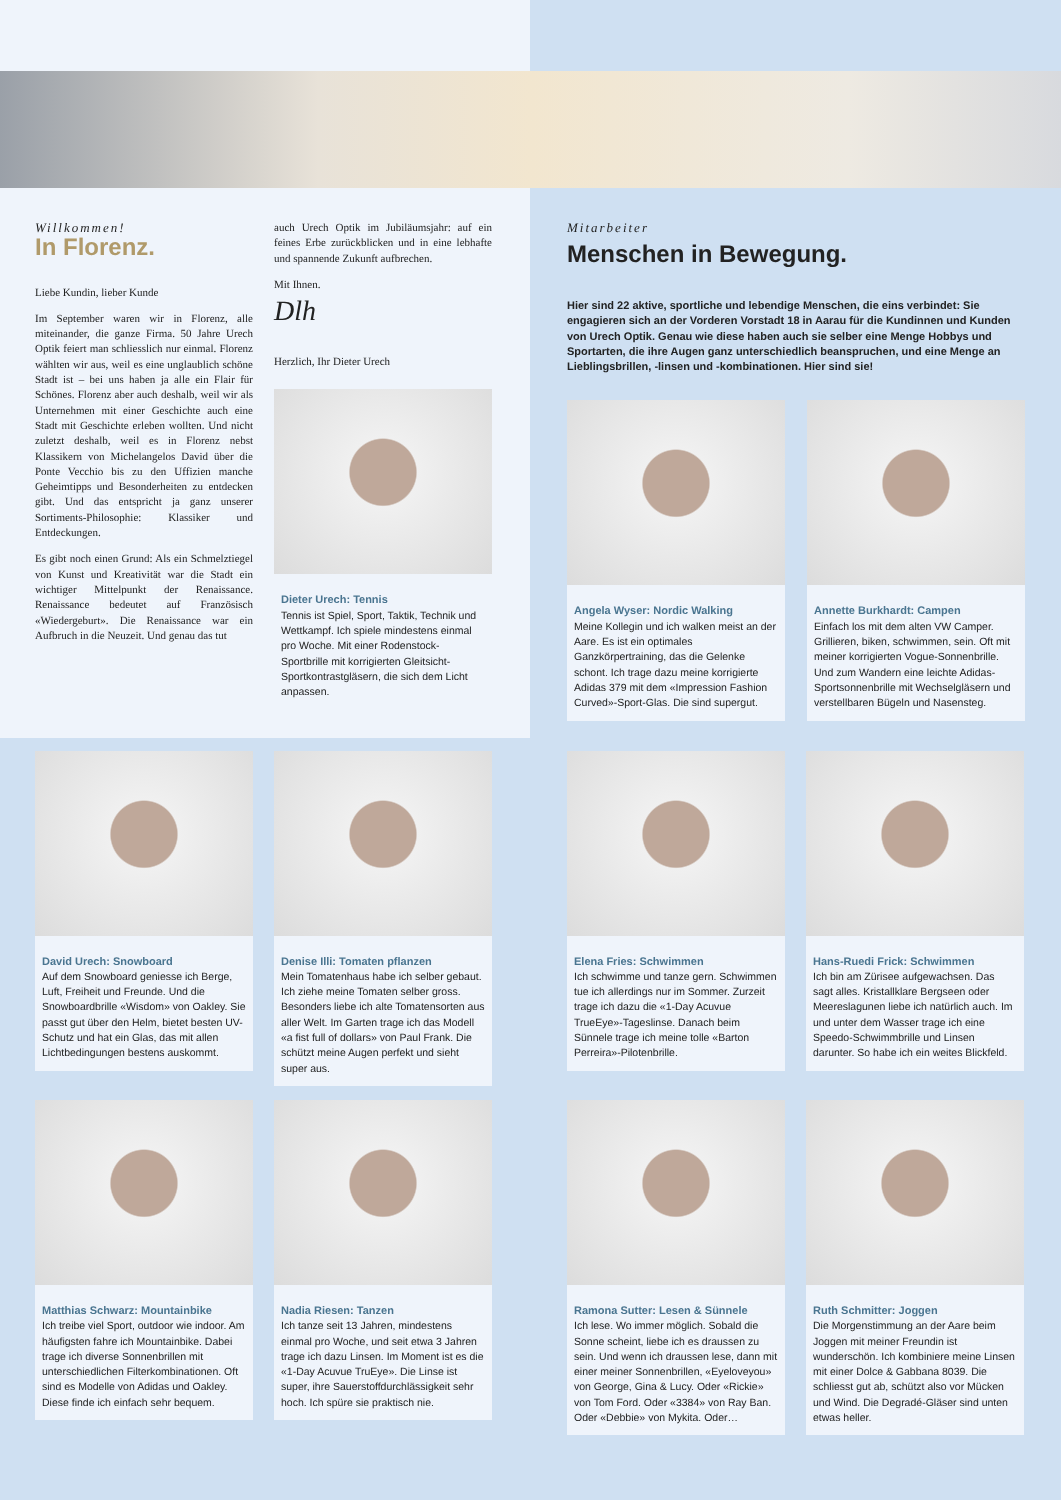Willkommen!
In Florenz.
Liebe Kundin, lieber Kunde
Im September waren wir in Florenz, alle miteinander, die ganze Firma. 50 Jahre Urech Optik feiert man schliesslich nur einmal. Florenz wählten wir aus, weil es eine unglaublich schöne Stadt ist – bei uns haben ja alle ein Flair für Schönes. Florenz aber auch deshalb, weil wir als Unternehmen mit einer Geschichte auch eine Stadt mit Geschichte erleben wollten. Und nicht zuletzt deshalb, weil es in Florenz nebst Klassikern von Michelangelos David über die Ponte Vecchio bis zu den Uffizien manche Geheimtipps und Besonderheiten zu entdecken gibt. Und das entspricht ja ganz unserer Sortiments-Philosophie: Klassiker und Entdeckungen.
Es gibt noch einen Grund: Als ein Schmelztiegel von Kunst und Kreativität war die Stadt ein wichtiger Mittelpunkt der Renaissance. Renaissance bedeutet auf Französisch «Wiedergeburt». Die Renaissance war ein Aufbruch in die Neuzeit. Und genau das tut
auch Urech Optik im Jubiläumsjahr: auf ein feines Erbe zurückblicken und in eine lebhafte und spannende Zukunft aufbrechen.
Mit Ihnen.
Dlh
Herzlich, Ihr Dieter Urech
Dieter Urech: Tennis
Tennis ist Spiel, Sport, Taktik, Technik und Wettkampf. Ich spiele mindestens einmal pro Woche. Mit einer Rodenstock-Sportbrille mit korrigierten Gleitsicht-Sportkontrastgläsern, die sich dem Licht anpassen.
Mitarbeiter
Menschen in Bewegung.
Hier sind 22 aktive, sportliche und lebendige Menschen, die eins verbindet: Sie engagieren sich an der Vorderen Vorstadt 18 in Aarau für die Kundinnen und Kunden von Urech Optik. Genau wie diese haben auch sie selber eine Menge Hobbys und Sportarten, die ihre Augen ganz unterschiedlich beanspruchen, und eine Menge an Lieblingsbrillen, -linsen und -kombinationen. Hier sind sie!
Angela Wyser: Nordic Walking
Meine Kollegin und ich walken meist an der Aare. Es ist ein optimales Ganzkörpertraining, das die Gelenke schont. Ich trage dazu meine korrigierte Adidas 379 mit dem «Impression Fashion Curved»-Sport-Glas. Die sind supergut.
Annette Burkhardt: Campen
Einfach los mit dem alten VW Camper. Grillieren, biken, schwimmen, sein. Oft mit meiner korrigierten Vogue-Sonnenbrille. Und zum Wandern eine leichte Adidas-Sportsonnenbrille mit Wechselgläsern und verstellbaren Bügeln und Nasensteg.
David Urech: Snowboard
Auf dem Snowboard geniesse ich Berge, Luft, Freiheit und Freunde. Und die Snowboardbrille «Wisdom» von Oakley. Sie passt gut über den Helm, bietet besten UV-Schutz und hat ein Glas, das mit allen Lichtbedingungen bestens auskommt.
Denise Illi: Tomaten pflanzen
Mein Tomatenhaus habe ich selber gebaut. Ich ziehe meine Tomaten selber gross. Besonders liebe ich alte Tomatensorten aus aller Welt. Im Garten trage ich das Modell «a fist full of dollars» von Paul Frank. Die schützt meine Augen perfekt und sieht super aus.
Elena Fries: Schwimmen
Ich schwimme und tanze gern. Schwimmen tue ich allerdings nur im Sommer. Zurzeit trage ich dazu die «1-Day Acuvue TrueEye»-Tageslinse. Danach beim Sünnele trage ich meine tolle «Barton Perreira»-Pilotenbrille.
Hans-Ruedi Frick: Schwimmen
Ich bin am Zürisee aufgewachsen. Das sagt alles. Kristallklare Bergseen oder Meereslagunen liebe ich natürlich auch. Im und unter dem Wasser trage ich eine Speedo-Schwimmbrille und Linsen darunter. So habe ich ein weites Blickfeld.
Matthias Schwarz: Mountainbike
Ich treibe viel Sport, outdoor wie indoor. Am häufigsten fahre ich Mountainbike. Dabei trage ich diverse Sonnenbrillen mit unterschiedlichen Filterkombinationen. Oft sind es Modelle von Adidas und Oakley. Diese finde ich einfach sehr bequem.
Nadia Riesen: Tanzen
Ich tanze seit 13 Jahren, mindestens einmal pro Woche, und seit etwa 3 Jahren trage ich dazu Linsen. Im Moment ist es die «1-Day Acuvue TruEye». Die Linse ist super, ihre Sauerstoffdurchlässigkeit sehr hoch. Ich spüre sie praktisch nie.
Ramona Sutter: Lesen & Sünnele
Ich lese. Wo immer möglich. Sobald die Sonne scheint, liebe ich es draussen zu sein. Und wenn ich draussen lese, dann mit einer meiner Sonnenbrillen, «Eyeloveyou» von George, Gina & Lucy. Oder «Rickie» von Tom Ford. Oder «3384» von Ray Ban. Oder «Debbie» von Mykita. Oder…
Ruth Schmitter: Joggen
Die Morgenstimmung an der Aare beim Joggen mit meiner Freundin ist wunderschön. Ich kombiniere meine Linsen mit einer Dolce & Gabbana 8039. Die schliesst gut ab, schützt also vor Mücken und Wind. Die Degradé-Gläser sind unten etwas heller.